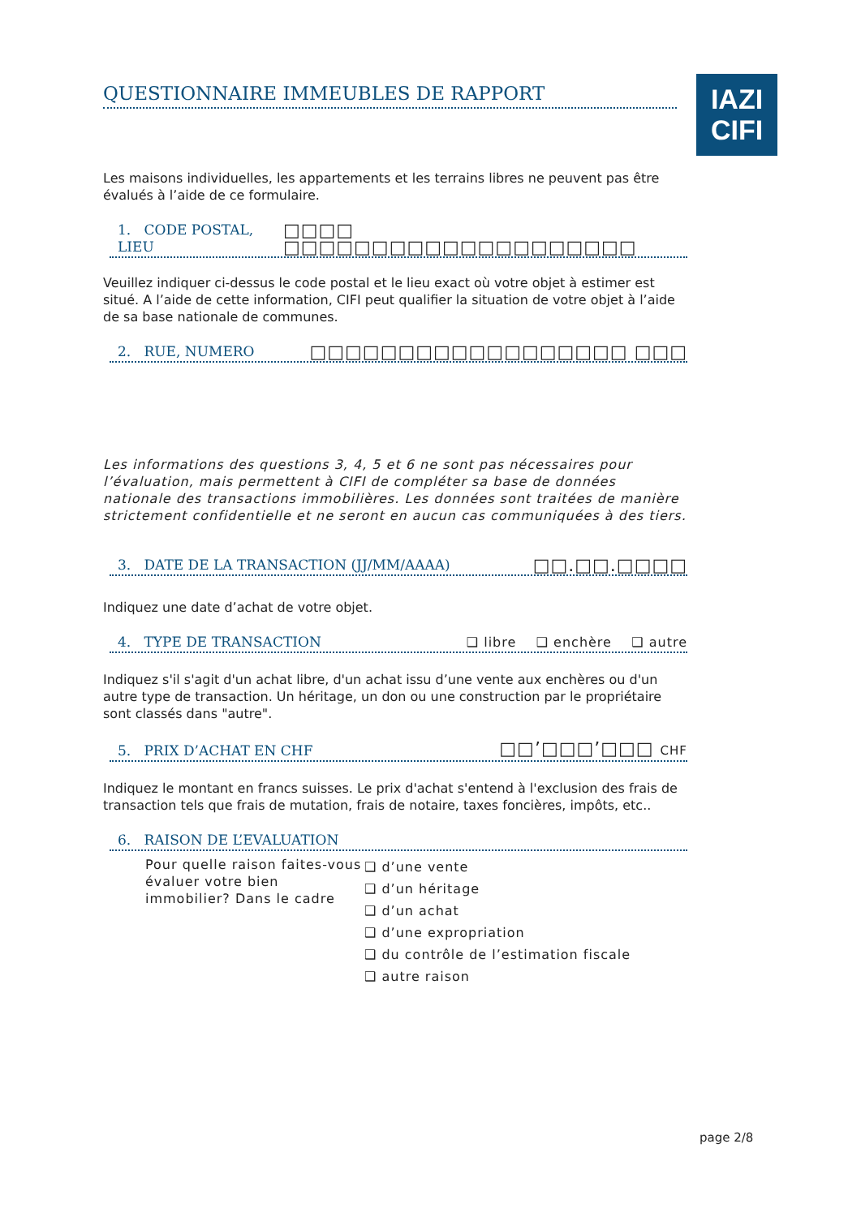IAZI
CIFI
QUESTIONNAIRE IMMEUBLES DE RAPPORT
Les maisons individuelles, les appartements et les terrains libres ne peuvent pas être évalués à l’aide de ce formulaire.
1. CODE POSTAL, LIEU □□□□ □□□□□□□□□□□□□□□□□□□□
Veuillez indiquer ci-dessus le code postal et le lieu exact où votre objet à estimer est situé. A l’aide de cette information, CIFI peut qualifier la situation de votre objet à l’aide de sa base nationale de communes.
2. RUE, NUMERO □□□□□□□□□□□□□□□□□□ □□□
Les informations des questions 3, 4, 5 et 6 ne sont pas nécessaires pour l’évaluation, mais permettent à CIFI de compléter sa base de données nationale des transactions immobilières. Les données sont traitées de manière strictement confidentielle et ne seront en aucun cas communiquées à des tiers.
3. DATE DE LA TRANSACTION (JJ/MM/AAAA) □□.□□.□□□□
Indiquez une date d’achat de votre objet.
4. TYPE DE TRANSACTION ❑ libre ❑ enchère ❑ autre
Indiquez s'il s'agit d'un achat libre, d'un achat issu d’une vente aux enchères ou d'un autre type de transaction. Un héritage, un don ou une construction par le propriétaire sont classés dans "autre".
5. PRIX D’ACHAT EN CHF □□’□□□’□□□ CHF
Indiquez le montant en francs suisses. Le prix d'achat s'entend à l'exclusion des frais de transaction tels que frais de mutation, frais de notaire, taxes foncières, impôts, etc..
6. RAISON DE L’EVALUATION
Pour quelle raison faites-vous évaluer votre bien immobilier? Dans le cadre
❑ d’une vente
❑ d’un héritage
❑ d’un achat
❑ d’une expropriation
❑ du contrôle de l’estimation fiscale
❑ autre raison
page 2/8